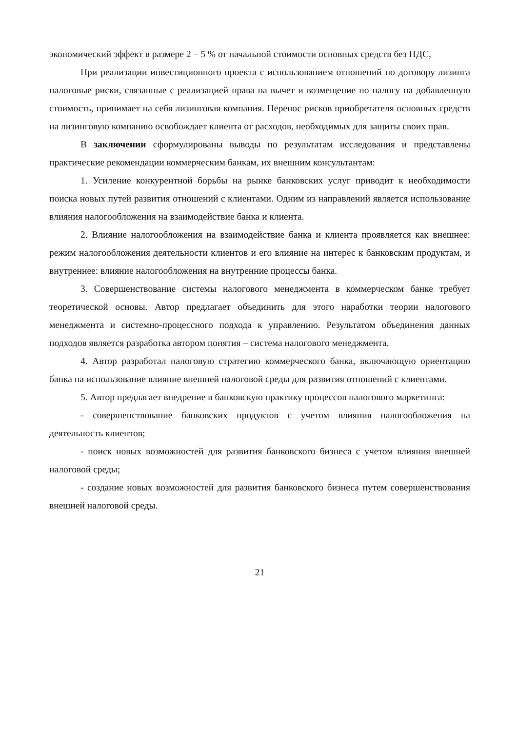экономический эффект в размере 2 – 5 % от начальной стоимости основных средств без НДС,
При реализации инвестиционного проекта с использованием отношений по договору лизинга налоговые риски, связанные с реализацией права на вычет и возмещение по налогу на добавленную стоимость, принимает на себя лизинговая компания. Перенос рисков приобретателя основных средств на лизинговую компанию освобождает клиента от расходов, необходимых для защиты своих прав.
В заключении сформулированы выводы по результатам исследования и представлены практические рекомендации коммерческим банкам, их внешним консультантам:
1. Усиление конкурентной борьбы на рынке банковских услуг приводит к необходимости поиска новых путей развития отношений с клиентами. Одним из направлений является использование влияния налогообложения на взаимодействие банка и клиента.
2. Влияние налогообложения на взаимодействие банка и клиента проявляется как внешнее: режим налогообложения деятельности клиентов и его влияние на интерес к банковским продуктам, и внутреннее: влияние налогообложения на внутренние процессы банка.
3. Совершенствование системы налогового менеджмента в коммерческом банке требует теоретической основы. Автор предлагает объединить для этого наработки теории налогового менеджмента и системно-процессного подхода к управлению. Результатом объединения данных подходов является разработка автором понятия – система налогового менеджмента.
4. Автор разработал налоговую стратегию коммерческого банка, включающую ориентацию банка на использование влияние внешней налоговой среды для развития отношений с клиентами.
5. Автор предлагает внедрение в банковскую практику процессов налогового маркетинга:
- совершенствование банковских продуктов с учетом влияния налогообложения на деятельность клиентов;
- поиск новых возможностей для развития банковского бизнеса с учетом влияния внешней налоговой среды;
- создание новых возможностей для развития банковского бизнеса путем совершенствования внешней налоговой среды.
21